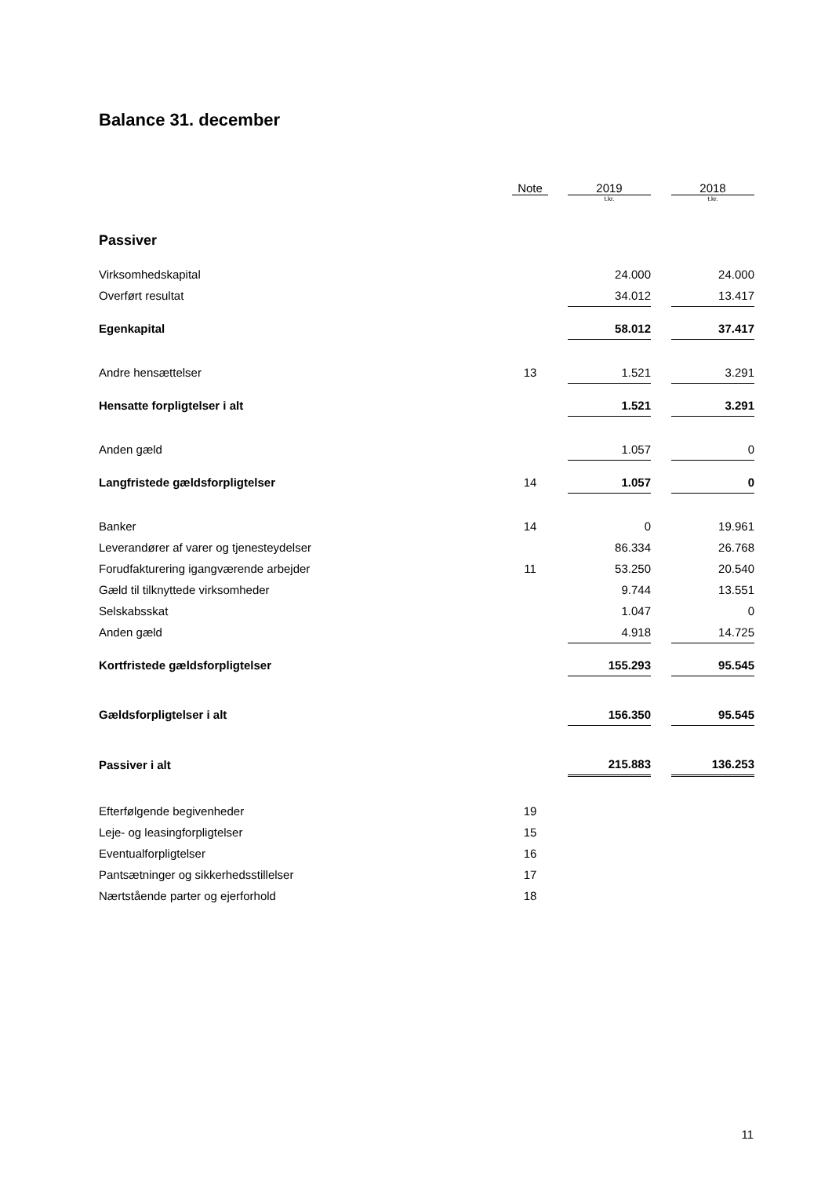Balance 31. december
| | Note | | 2019 | | 2018 |
| --- | --- | --- | --- | --- | --- |
| | | | t.kr. | | t.kr. |
| Passiver | | | | | |
| Virksomhedskapital | | | 24.000 | | 24.000 |
| Overført resultat | | | 34.012 | | 13.417 |
| Egenkapital | | | 58.012 | | 37.417 |
| Andre hensættelser | 13 | | 1.521 | | 3.291 |
| Hensatte forpligtelser i alt | | | 1.521 | | 3.291 |
| Anden gæld | | | 1.057 | | 0 |
| Langfristede gældsforpligtelser | 14 | | 1.057 | | 0 |
| Banker | 14 | | 0 | | 19.961 |
| Leverandører af varer og tjenesteydelser | | | 86.334 | | 26.768 |
| Forudfakturering igangværende arbejder | 11 | | 53.250 | | 20.540 |
| Gæld til tilknyttede virksomheder | | | 9.744 | | 13.551 |
| Selskabsskat | | | 1.047 | | 0 |
| Anden gæld | | | 4.918 | | 14.725 |
| Kortfristede gældsforpligtelser | | | 155.293 | | 95.545 |
| Gældsforpligtelser i alt | | | 156.350 | | 95.545 |
| Passiver i alt | | | 215.883 | | 136.253 |
| Efterfølgende begivenheder | 19 | | | | |
| Leje- og leasingforpligtelser | 15 | | | | |
| Eventualforpligtelser | 16 | | | | |
| Pantsætninger og sikkerhedsstillelser | 17 | | | | |
| Nærtstående parter og ejerforhold | 18 | | | | |
11